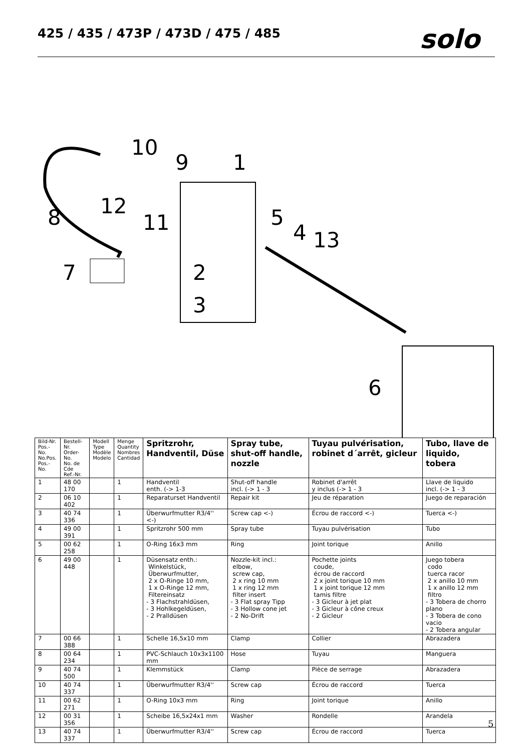425 / 435 / 473P / 473D / 475 / 485
solo
10
9
1
8
12
11
5
4
13
7
2
3
6
| Bild-Nr. Pos.-No. No.Pos. Pos.-No. | Bestell-Nr. Order-No. No. de Cde Ref.-Nr. | Modell Type Modèle Modelo | Menge Quantity Nombres Cantidad | Spritzrohr, Handventil, Düse | Spray tube, shut-off handle, nozzle | Tuyau pulvérisation, robinet d´arrêt, gicleur | Tubo, llave de liquido, tobera |
| --- | --- | --- | --- | --- | --- | --- | --- |
| 1 | 48 00 170 | | 1 | Handventil enth. (-> 1-3 | Shut-off handle incl. (-> 1 - 3 | Robinet d'arrêt y inclus (-> 1 - 3 | Llave de liquido incl. (-> 1 - 3 |
| 2 | 06 10 402 | | 1 | Reparaturset Handventil | Repair kit | Jeu de réparation | Juego de reparación |
| 3 | 40 74 336 | | 1 | Überwurfmutter R3/4'' <-) | Screw cap <-) | Écrou de raccord <-) | Tuerca <-) |
| 4 | 49 00 391 | | 1 | Spritzrohr 500 mm | Spray tube | Tuyau pulvérisation | Tubo |
| 5 | 00 62 258 | | 1 | O-Ring 16x3 mm | Ring | Joint torique | Anillo |
| 6 | 49 00 448 | | 1 | Düsensatz enth.: Winkelstück, Überwurfmutter, 2 x O-Ringe 10 mm, 1 x O-Ringe 12 mm, Filtereinsatz - 3 Flachstrahldüsen, - 3 Hohlkegeldüsen, - 2 Pralldüsen | Nozzle-kit incl.: elbow, screw cap, 2 x ring 10 mm 1 x ring 12 mm filter insert - 3 Flat spray Tipp - 3 Hollow cone jet - 2 No-Drift | Pochette joints coude, écrou de raccord 2 x joint torique 10 mm 1 x joint torique 12 mm tamis filtre - 3 Gicleur à jet plat - 3 Gicleur à cône creux - 2 Gicleur | Juego tobera codo tuerca racor 2 x anillo 10 mm 1 x anillo 12 mm filtro - 3 Tobera de chorro plano - 3 Tobera de cono vacio - 2 Tobera angular |
| 7 | 00 66 388 | | 1 | Schelle 16,5x10 mm | Clamp | Collier | Abrazadera |
| 8 | 00 64 234 | | 1 | PVC-Schlauch 10x3x1100 mm | Hose | Tuyau | Manguera |
| 9 | 40 74 500 | | 1 | Klemmstück | Clamp | Pièce de serrage | Abrazadera |
| 10 | 40 74 337 | | 1 | Überwurfmutter R3/4'' | Screw cap | Écrou de raccord | Tuerca |
| 11 | 00 62 271 | | 1 | O-Ring 10x3 mm | Ring | Joint torique | Anillo |
| 12 | 00 31 356 | | 1 | Scheibe 16,5x24x1 mm | Washer | Rondelle | Arandela |
| 13 | 40 74 337 | | 1 | Überwurfmutter R3/4'' | Screw cap | Écrou de raccord | Tuerca |
5